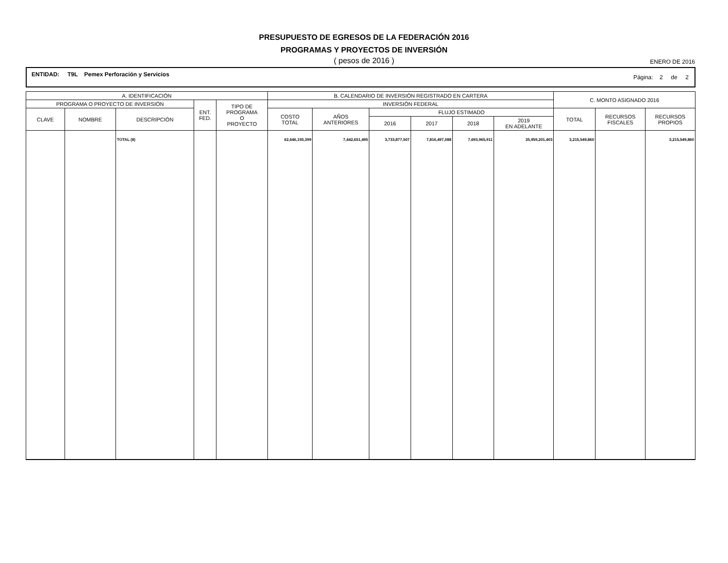PRESUPUESTO DE EGRESOS DE LA FEDERACIÓN 2016
PROGRAMAS Y PROYECTOS DE INVERSIÓN
( pesos de 2016 ) ENERO DE 2016
ENTIDAD: T9L Pemex Perforación y Servicios
Página: 2 de 2
| A. IDENTIFICACIÓN | | | | | B. CALENDARIO DE INVERSIÓN REGISTRADO EN CARTERA | | | | | | C. MONTO ASIGNADO 2016 | | |
| --- | --- | --- | --- | --- | --- | --- | --- | --- | --- | --- | --- | --- | --- |
| PROGRAMA O PROYECTO DE INVERSIÓN | | | ENT. FED. | TIPO DE PROGRAMA O PROYECTO | INVERSIÓN FEDERAL | | | | | | | | |
| CLAVE | NOMBRE | DESCRIPCIÓN | | | COSTO TOTAL | AÑOS ANTERIORES | FLUJO ESTIMADO | | | | TOTAL | RECURSOS FISCALES | RECURSOS PROPIOS |
| | | | | | | | 2016 | 2017 | 2018 | 2019 EN ADELANTE | | | |
| | | TOTAL (8) | | | 62,646,193,399 | 7,442,651,495 | 3,733,877,507 | 7,816,497,088 | 7,693,965,911 | 35,959,201,403 | 3,215,549,860 | | 3,215,549,860 |